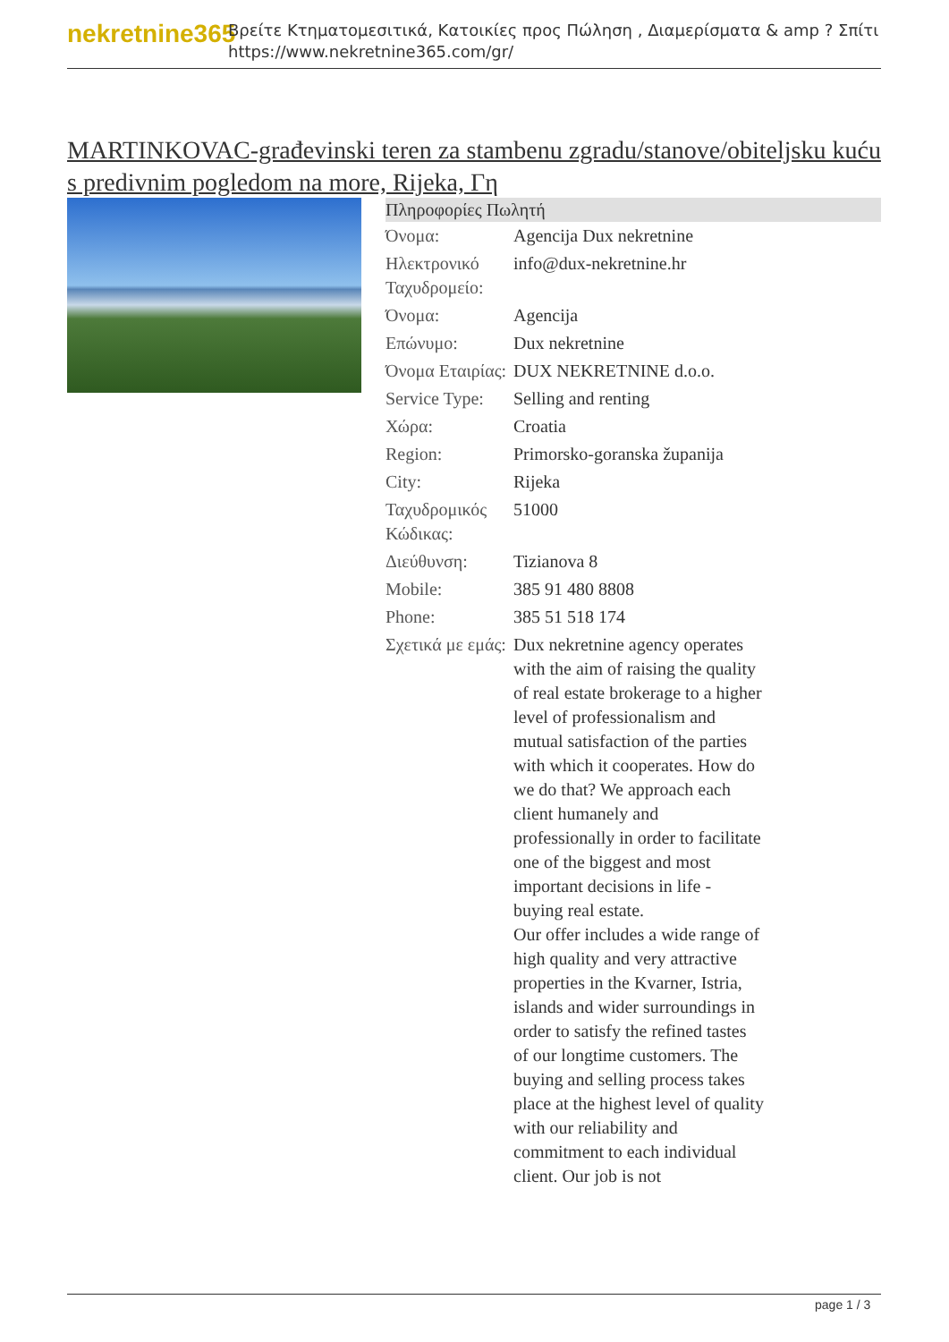nekretnine365
Βρείτε Κτηματομεσιτικά, Κατοικίες προς Πώληση , Διαμερίσματα & amp ? Σπίτι
https://www.nekretnine365.com/gr/
MARTINKOVAC-građevinski teren za stambenu zgradu/stanove/obiteljsku kuću s predivnim pogledom na more, Rijeka, Γη
Πληροφορίες Πωλητή
| Όνομα: | Agencija Dux nekretnine |
| Ηλεκτρονικό Ταχυδρομείο: | info@dux-nekretnine.hr |
| Όνομα: | Agencija |
| Επώνυμο: | Dux nekretnine |
| Όνομα Εταιρίας: | DUX NEKRETNINE d.o.o. |
| Service Type: | Selling and renting |
| Χώρα: | Croatia |
| Region: | Primorsko-goranska županija |
| City: | Rijeka |
| Ταχυδρομικός Κώδικας: | 51000 |
| Διεύθυνση: | Tizianova 8 |
| Mobile: | 385 91 480 8808 |
| Phone: | 385 51 518 174 |
| Σχετικά με εμάς: | Dux nekretnine agency operates with the aim of raising the quality of real estate brokerage to a higher level of professionalism and mutual satisfaction of the parties with which it cooperates. How do we do that? We approach each client humanely and professionally in order to facilitate one of the biggest and most important decisions in life - buying real estate. Our offer includes a wide range of high quality and very attractive properties in the Kvarner, Istria, islands and wider surroundings in order to satisfy the refined tastes of our longtime customers. The buying and selling process takes place at the highest level of quality with our reliability and commitment to each individual client. Our job is not |
page 1 / 3